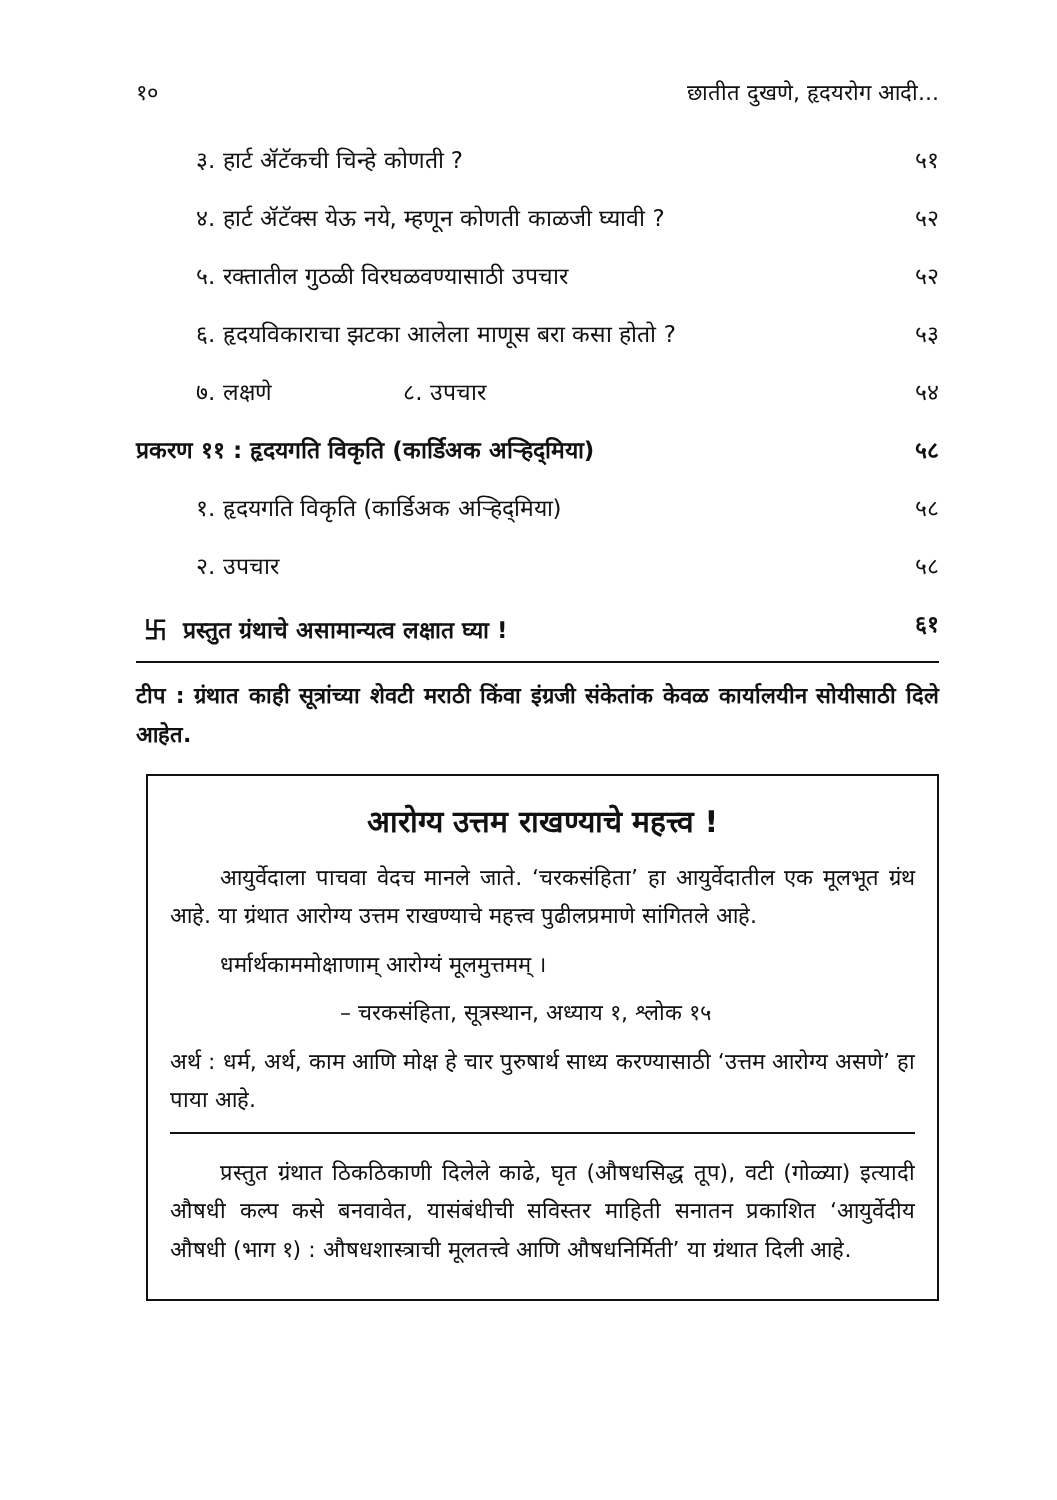१० छातीत दुखणे, हृदयरोग आदी...
| ३. हार्ट ॲटॅकची चिन्हे कोणती ? | ५१ |
| ४. हार्ट ॲटॅक्स येऊ नये, म्हणून कोणती काळजी घ्यावी ? | ५२ |
| ५. रक्तातील गुठळी विरघळवण्यासाठी उपचार | ५२ |
| ६. हृदयविकाराचा झटका आलेला माणूस बरा कसा होतो ? | ५३ |
| ७. लक्षणे ८. उपचार | ५४ |
| प्रकरण ११ : हृदयगति विकृति (कार्डिअक अऱ्हिद्‌मिया) | ५८ |
| १. हृदयगति विकृति (कार्डिअक अऱ्हिद्‌मिया) | ५८ |
| २. उपचार | ५८ |
| 卐 प्रस्तुत ग्रंथाचे असामान्यत्व लक्षात घ्या ! | ६१ |
टीप : ग्रंथात काही सूत्रांच्या शेवटी मराठी किंवा इंग्रजी संकेतांक केवळ कार्यालयीन सोयीसाठी दिले आहेत.
आरोग्य उत्तम राखण्याचे महत्त्व !
आयुर्वेदाला पाचवा वेदच मानले जाते. ‘चरकसंहिता’ हा आयुर्वेदातील एक मूलभूत ग्रंथ आहे. या ग्रंथात आरोग्य उत्तम राखण्याचे महत्त्व पुढीलप्रमाणे सांगितले आहे.
धर्मार्थकाममोक्षाणाम् आरोग्यं मूलमुत्तमम् ।
– चरकसंहिता, सूत्रस्थान, अध्याय १, श्लोक १५
अर्थ : धर्म, अर्थ, काम आणि मोक्ष हे चार पुरुषार्थ साध्य करण्यासाठी ‘उत्तम आरोग्य असणे’ हा पाया आहे.
प्रस्तुत ग्रंथात ठिकठिकाणी दिलेले काढे, घृत (औषधसिद्ध तूप), वटी (गोळ्या) इत्यादी औषधी कल्प कसे बनवावेत, यासंबंधीची सविस्तर माहिती सनातन प्रकाशित ‘आयुर्वेदीय औषधी (भाग १) : औषधशास्त्राची मूलतत्त्वे आणि औषधनिर्मिती’ या ग्रंथात दिली आहे.